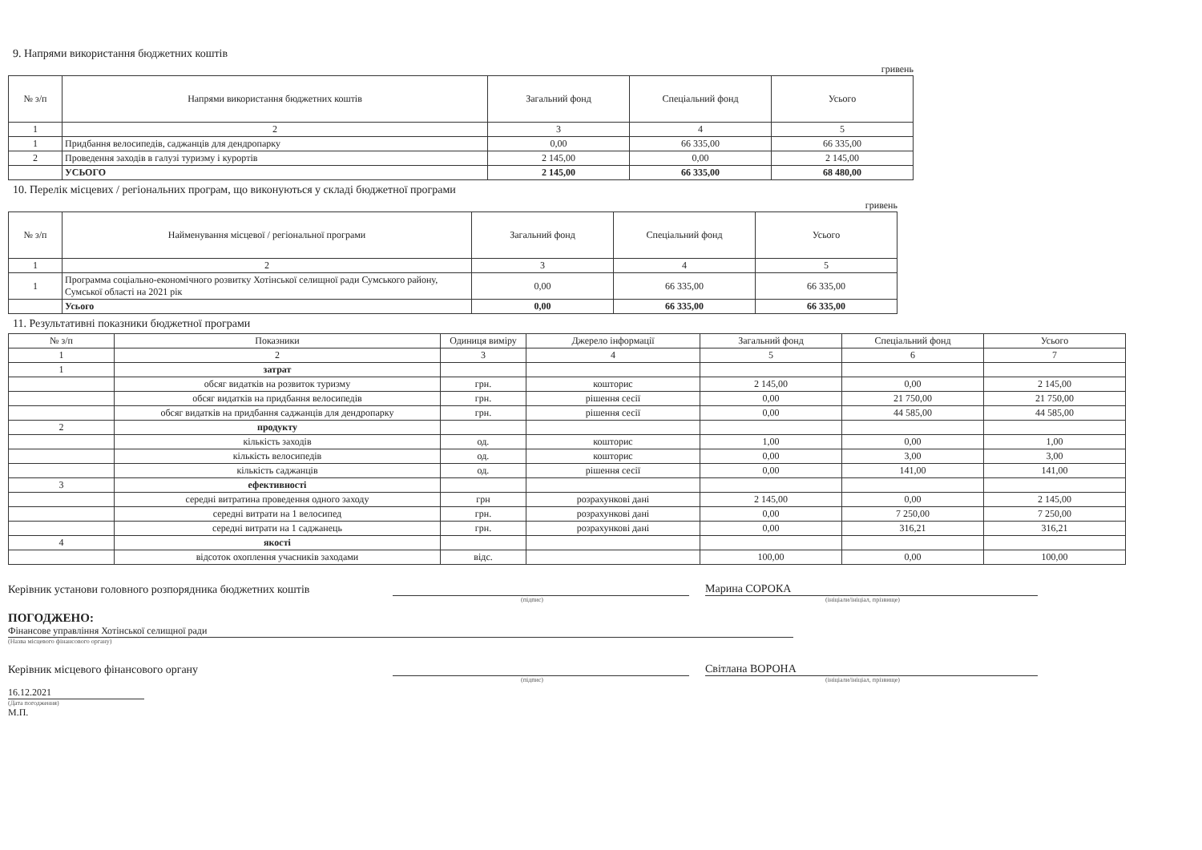9. Напрями використання бюджетних коштів
гривень
| № з/п | Напрями використання бюджетних коштів | Загальний фонд | Спеціальний фонд | Усього |
| --- | --- | --- | --- | --- |
| 1 | 2 | 3 | 4 | 5 |
| 1 | Придбання велосипедів, саджанців для дендропарку | 0,00 | 66 335,00 | 66 335,00 |
| 2 | Проведення заходів в галузі туризму і курортів | 2 145,00 | 0,00 | 2 145,00 |
| | УСЬОГО | 2 145,00 | 66 335,00 | 68 480,00 |
10. Перелік місцевих / регіональних програм, що виконуються у складі бюджетної програми
гривень
| № з/п | Найменування місцевої / регіональної програми | Загальний фонд | Спеціальний фонд | Усього |
| --- | --- | --- | --- | --- |
| 1 | 2 | 3 | 4 | 5 |
| 1 | Программа соціально-економічного розвитку Хотінської селищної ради Сумського району, Сумської області на 2021 рік | 0,00 | 66 335,00 | 66 335,00 |
| | Усього | 0,00 | 66 335,00 | 66 335,00 |
11. Результативні показники бюджетної програми
| № з/п | Показники | Одиниця виміру | Джерело інформації | Загальний фонд | Спеціальний фонд | Усього |
| --- | --- | --- | --- | --- | --- | --- |
| 1 | 2 | 3 | 4 | 5 | 6 | 7 |
| 1 | затрат | | | | | |
| | обсяг видатків на розвиток туризму | грн. | кошторис | 2 145,00 | 0,00 | 2 145,00 |
| | обсяг видатків на придбання велосипедів | грн. | рішення сесії | 0,00 | 21 750,00 | 21 750,00 |
| | обсяг видатків на придбання саджанців для дендропарку | грн. | рішення сесії | 0,00 | 44 585,00 | 44 585,00 |
| 2 | продукту | | | | | |
| | кількість заходів | од. | кошторис | 1,00 | 0,00 | 1,00 |
| | кількість велосипедів | од. | кошторис | 0,00 | 3,00 | 3,00 |
| | кількість саджанців | од. | рішення сесії | 0,00 | 141,00 | 141,00 |
| 3 | ефективності | | | | | |
| | середні витратина проведення одного заходу | грн | розрахункові дані | 2 145,00 | 0,00 | 2 145,00 |
| | середні витрати на 1 велосипед | грн. | розрахункові дані | 0,00 | 7 250,00 | 7 250,00 |
| | середні витрати на 1 саджанець | грн. | розрахункові дані | 0,00 | 316,21 | 316,21 |
| 4 | якості | | | | | |
| | відсоток охоплення учасників заходами | відс. | | 100,00 | 0,00 | 100,00 |
Керівник установи головного розпорядника бюджетних коштів
Марина СОРОКА
(підпис) (ініціали/ініціал, прізвище)
ПОГОДЖЕНО:
Фінансове управління Хотінської селищної ради
(Назва місцевого фінансового органу)
Керівник місцевого фінансового органу
Світлана ВОРОНА
(підпис) (ініціали/ініціал, прізвище)
16.12.2021
(Дата погодження)
М.П.